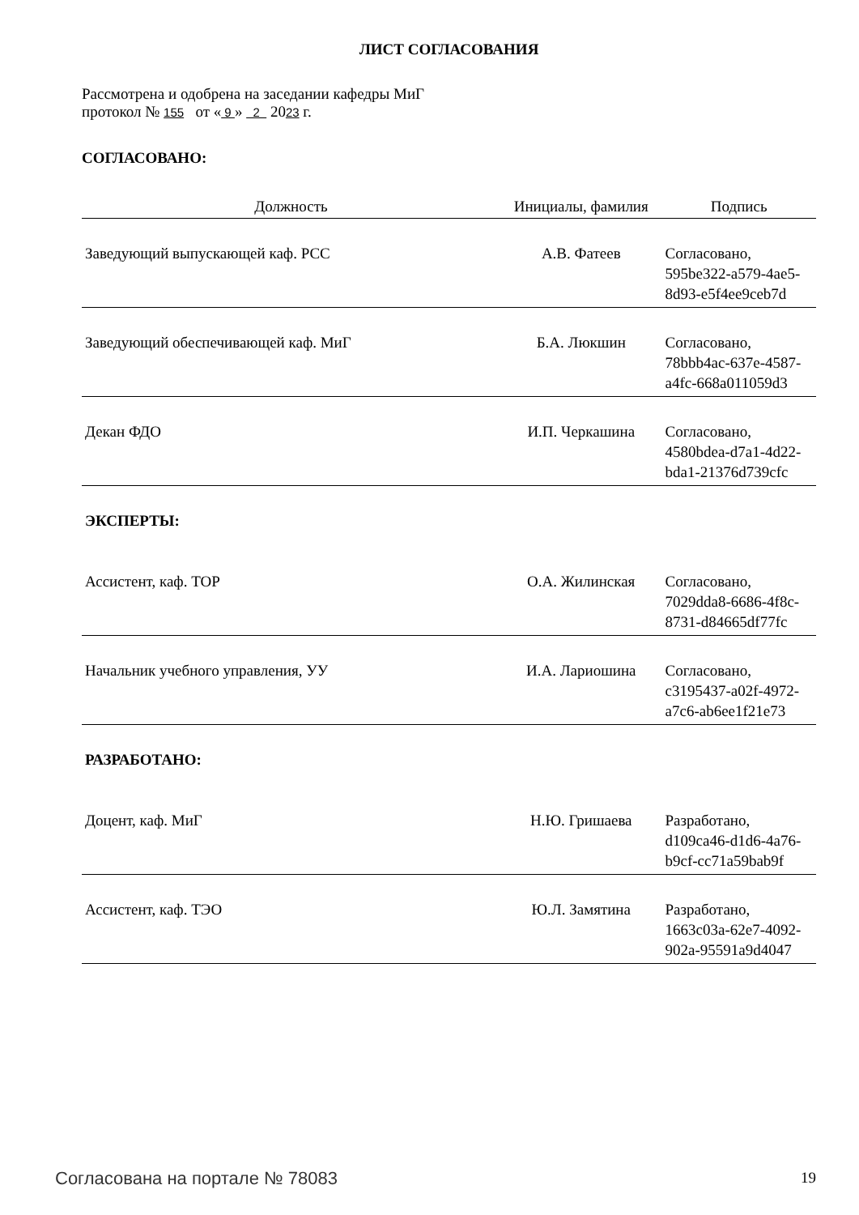ЛИСТ СОГЛАСОВАНИЯ
Рассмотрена и одобрена на заседании кафедры МиГ
протокол № 155 от « 9 » 2 2023 г.
СОГЛАСОВАНО:
| Должность | Инициалы, фамилия | Подпись |
| --- | --- | --- |
| Заведующий выпускающей каф. РСС | А.В. Фатеев | Согласовано, 595be322-a579-4ae5- 8d93-e5f4ee9ceb7d |
| Заведующий обеспечивающей каф. МиГ | Б.А. Люкшин | Согласовано, 78bbb4ac-637e-4587- a4fc-668a011059d3 |
| Декан ФДО | И.П. Черкашина | Согласовано, 4580bdea-d7a1-4d22- bda1-21376d739cfc |
| ЭКСПЕРТЫ: | | |
| Ассистент, каф. ТОР | О.А. Жилинская | Согласовано, 7029dda8-6686-4f8c- 8731-d84665df77fc |
| Начальник учебного управления, УУ | И.А. Лариошина | Согласовано, c3195437-a02f-4972- a7c6-ab6ee1f21e73 |
| РАЗРАБОТАНО: | | |
| Доцент, каф. МиГ | Н.Ю. Гришаева | Разработано, d109ca46-d1d6-4a76- b9cf-cc71a59bab9f |
| Ассистент, каф. ТЭО | Ю.Л. Замятина | Разработано, 1663c03a-62e7-4092- 902a-95591a9d4047 |
Согласована на портале № 78083 19